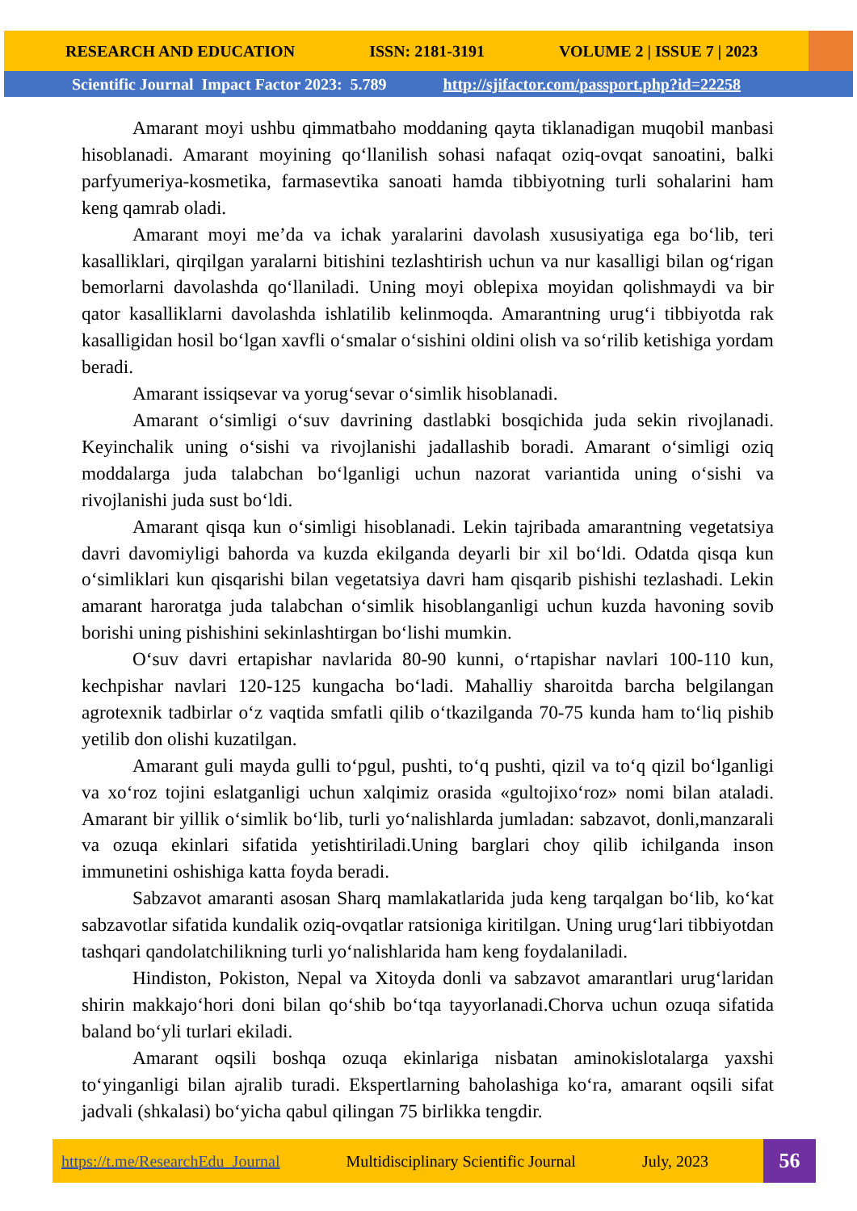RESEARCH AND EDUCATION ISSN: 2181-3191 VOLUME 2 | ISSUE 7 | 2023
Scientific Journal Impact Factor 2023: 5.789 http://sjifactor.com/passport.php?id=22258
Amarant moyi ushbu qimmatbaho moddaning qayta tiklanadigan muqobil manbasi hisoblanadi. Amarant moyining qo‘llanilish sohasi nafaqat oziq-ovqat sanoatini, balki parfyumeriya-kosmetika, farmasevtika sanoati hamda tibbiyotning turli sohalarini ham keng qamrab oladi.
Amarant moyi me’da va ichak yaralarini davolash xususiyatiga ega bo‘lib, teri kasalliklari, qirqilgan yaralarni bitishini tezlashtirish uchun va nur kasalligi bilan og‘rigan bemorlarni davolashda qo‘llaniladi. Uning moyi oblepixa moyidan qolishmaydi va bir qator kasalliklarni davolashda ishlatilib kelinmoqda. Amarantning urug‘i tibbiyotda rak kasalligidan hosil bo‘lgan xavfli o‘smalar o‘sishini oldini olish va so‘rilib ketishiga yordam beradi.
Amarant issiqsevar va yorug‘sevar o‘simlik hisoblanadi.
Amarant o‘simligi o‘suv davrining dastlabki bosqichida juda sekin rivojlanadi. Keyinchalik uning o‘sishi va rivojlanishi jadallashib boradi. Amarant o‘simligi oziq moddalarga juda talabchan bo‘lganligi uchun nazorat variantida uning o‘sishi va rivojlanishi juda sust bo‘ldi.
Amarant qisqa kun o‘simligi hisoblanadi. Lekin tajribada amarantning vegetatsiya davri davomiyligi bahorda va kuzda ekilganda deyarli bir xil bo‘ldi. Odatda qisqa kun o‘simliklari kun qisqarishi bilan vegetatsiya davri ham qisqarib pishishi tezlashadi. Lekin amarant haroratga juda talabchan o‘simlik hisoblanganligi uchun kuzda havoning sovib borishi uning pishishini sekinlashtirgan bo‘lishi mumkin.
O‘suv davri ertapishar navlarida 80-90 kunni, o‘rtapishar navlari 100-110 kun, kechpishar navlari 120-125 kungacha bo‘ladi. Mahalliy sharoitda barcha belgilangan agrotexnik tadbirlar o‘z vaqtida smfatli qilib o‘tkazilganda 70-75 kunda ham to‘liq pishib yetilib don olishi kuzatilgan.
Amarant guli mayda gulli to‘pgul, pushti, to‘q pushti, qizil va to‘q qizil bo‘lganligi va xo‘roz tojini eslatganligi uchun xalqimiz orasida «gultojixo‘roz» nomi bilan ataladi. Amarant bir yillik o‘simlik bo‘lib, turli yo‘nalishlarda jumladan: sabzavot, donli,manzarali va ozuqa ekinlari sifatida yetishtiriladi.Uning barglari choy qilib ichilganda inson immunetini oshishiga katta foyda beradi.
Sabzavot amaranti asosan Sharq mamlakatlarida juda keng tarqalgan bo‘lib, ko‘kat sabzavotlar sifatida kundalik oziq-ovqatlar ratsioniga kiritilgan. Uning urug‘lari tibbiyotdan tashqari qandolatchilikning turli yo‘nalishlarida ham keng foydalaniladi.
Hindiston, Pokiston, Nepal va Xitoyda donli va sabzavot amarantlari urug‘laridan shirin makkajo‘hori doni bilan qo‘shib bo‘tqa tayyorlanadi.Chorva uchun ozuqa sifatida baland bo‘yli turlari ekiladi.
Amarant oqsili boshqa ozuqa ekinlariga nisbatan aminokislotalarga yaxshi to‘yinganligi bilan ajralib turadi. Ekspertlarning baholashiga ko‘ra, amarant oqsili sifat jadvali (shkalasi) bo‘yicha qabul qilingan 75 birlikka tengdir.
https://t.me/ResearchEdu_Journal Multidisciplinary Scientific Journal July, 2023
56